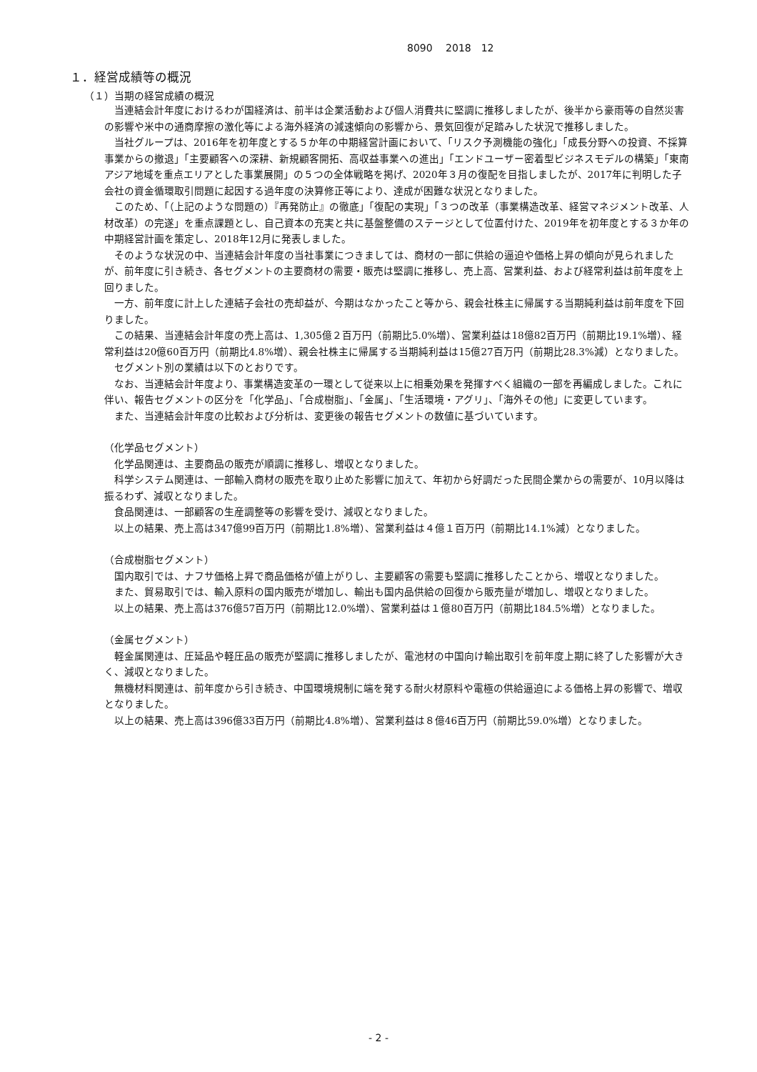8090　 2018　12
１．経営成績等の概況
（１）当期の経営成績の概況
当連結会計年度におけるわが国経済は、前半は企業活動および個人消費共に堅調に推移しましたが、後半から豪雨等の自然災害の影響や米中の通商摩擦の激化等による海外経済の減速傾向の影響から、景気回復が足踏みした状況で推移しました。
当社グループは、2016年を初年度とする５か年の中期経営計画において、「リスク予測機能の強化」「成長分野への投資、不採算事業からの撤退」「主要顧客への深耕、新規顧客開拓、高収益事業への進出」「エンドユーザー密着型ビジネスモデルの構築」「東南アジア地域を重点エリアとした事業展開」の５つの全体戦略を掲げ、2020年３月の復配を目指しましたが、2017年に判明した子会社の資金循環取引問題に起因する過年度の決算修正等により、達成が困難な状況となりました。
このため、「（上記のような問題の）『再発防止』の徹底」「復配の実現」「３つの改革（事業構造改革、経営マネジメント改革、人材改革）の完遂」を重点課題とし、自己資本の充実と共に基盤整備のステージとして位置付けた、2019年を初年度とする３か年の中期経営計画を策定し、2018年12月に発表しました。
そのような状況の中、当連結会計年度の当社事業につきましては、商材の一部に供給の逼迫や価格上昇の傾向が見られましたが、前年度に引き続き、各セグメントの主要商材の需要・販売は堅調に推移し、売上高、営業利益、および経常利益は前年度を上回りました。
一方、前年度に計上した連結子会社の売却益が、今期はなかったこと等から、親会社株主に帰属する当期純利益は前年度を下回りました。
この結果、当連結会計年度の売上高は、1,305億２百万円（前期比5.0%増）、営業利益は18億82百万円（前期比19.1%増）、経常利益は20億60百万円（前期比4.8%増）、親会社株主に帰属する当期純利益は15億27百万円（前期比28.3%減）となりました。
セグメント別の業績は以下のとおりです。
なお、当連結会計年度より、事業構造変革の一環として従来以上に相乗効果を発揮すべく組織の一部を再編成しました。これに伴い、報告セグメントの区分を「化学品」、「合成樹脂」、「金属」、「生活環境・アグリ」、「海外その他」に変更しています。
また、当連結会計年度の比較および分析は、変更後の報告セグメントの数値に基づいています。
（化学品セグメント）
化学品関連は、主要商品の販売が順調に推移し、増収となりました。
科学システム関連は、一部輸入商材の販売を取り止めた影響に加えて、年初から好調だった民間企業からの需要が、10月以降は振るわず、減収となりました。
食品関連は、一部顧客の生産調整等の影響を受け、減収となりました。
以上の結果、売上高は347億99百万円（前期比1.8%増）、営業利益は４億１百万円（前期比14.1%減）となりました。
（合成樹脂セグメント）
国内取引では、ナフサ価格上昇で商品価格が値上がりし、主要顧客の需要も堅調に推移したことから、増収となりました。
また、貿易取引では、輸入原料の国内販売が増加し、輸出も国内品供給の回復から販売量が増加し、増収となりました。
以上の結果、売上高は376億57百万円（前期比12.0%増）、営業利益は１億80百万円（前期比184.5%増）となりました。
（金属セグメント）
軽金属関連は、圧延品や軽圧品の販売が堅調に推移しましたが、電池材の中国向け輸出取引を前年度上期に終了した影響が大きく、減収となりました。
無機材料関連は、前年度から引き続き、中国環境規制に端を発する耐火材原料や電極の供給逼迫による価格上昇の影響で、増収となりました。
以上の結果、売上高は396億33百万円（前期比4.8%増）、営業利益は８億46百万円（前期比59.0%増）となりました。
- 2 -